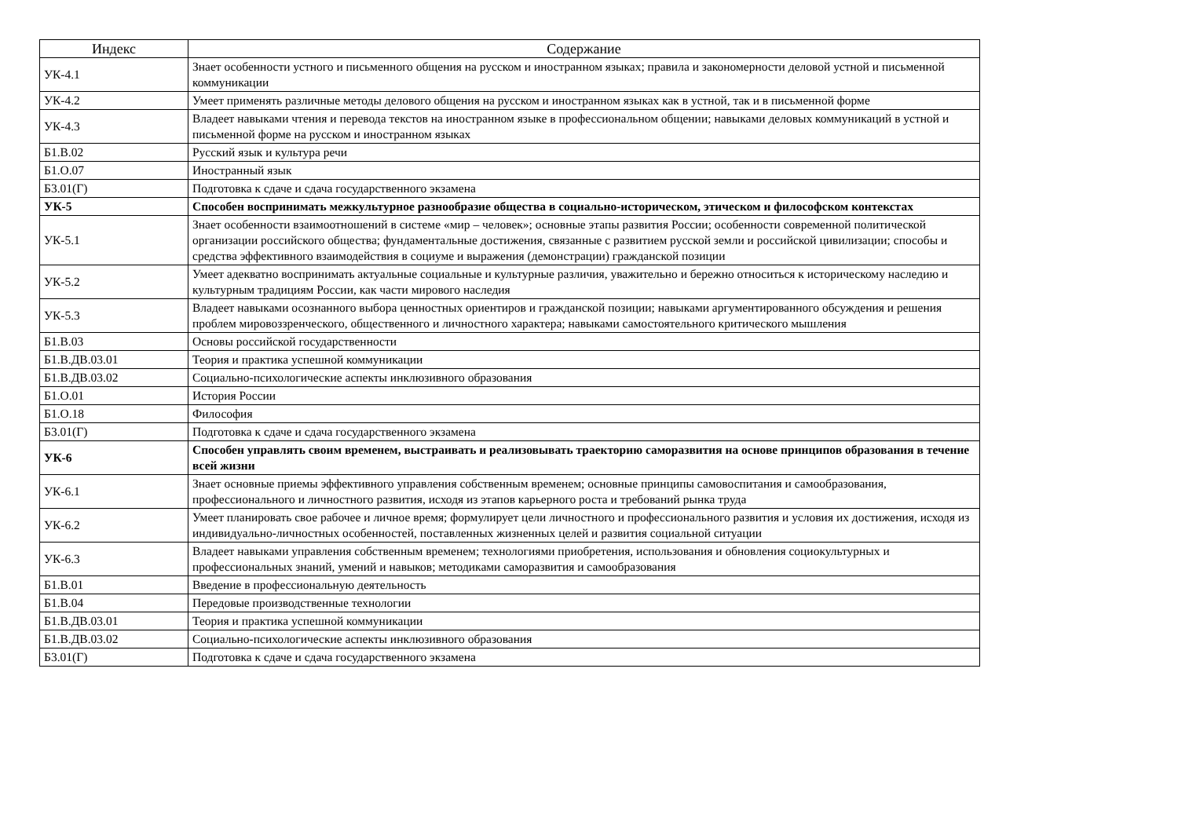| Индекс | Содержание |
| --- | --- |
| УК-4.1 | Знает особенности устного и письменного общения на русском и иностранном языках; правила и закономерности деловой устной и письменной коммуникации |
| УК-4.2 | Умеет применять различные методы делового общения на русском и иностранном языках как в устной, так и в письменной форме |
| УК-4.3 | Владеет навыками чтения и перевода текстов на иностранном языке в профессиональном общении; навыками деловых коммуникаций в устной и письменной форме на русском и иностранном языках |
| Б1.В.02 | Русский язык и культура речи |
| Б1.О.07 | Иностранный язык |
| Б3.01(Г) | Подготовка к сдаче и сдача государственного экзамена |
| УК-5 | Способен воспринимать межкультурное разнообразие общества в социально-историческом, этическом и философском контекстах |
| УК-5.1 | Знает особенности взаимоотношений в системе «мир – человек»; основные этапы развития России; особенности современной политической организации российского общества; фундаментальные достижения, связанные с развитием русской земли и российской цивилизации; способы и средства эффективного взаимодействия в социуме и выражения (демонстрации) гражданской позиции |
| УК-5.2 | Умеет адекватно воспринимать актуальные социальные и культурные различия, уважительно и бережно относиться к историческому наследию и культурным традициям России, как части мирового наследия |
| УК-5.3 | Владеет навыками осознанного выбора ценностных ориентиров и гражданской позиции; навыками аргументированного обсуждения и решения проблем мировоззренческого, общественного и личностного характера; навыками самостоятельного критического мышления |
| Б1.В.03 | Основы российской государственности |
| Б1.В.ДВ.03.01 | Теория и практика успешной коммуникации |
| Б1.В.ДВ.03.02 | Социально-психологические аспекты инклюзивного образования |
| Б1.О.01 | История России |
| Б1.О.18 | Философия |
| Б3.01(Г) | Подготовка к сдаче и сдача государственного экзамена |
| УК-6 | Способен управлять своим временем, выстраивать и реализовывать траекторию саморазвития на основе принципов образования в течение всей жизни |
| УК-6.1 | Знает основные приемы эффективного управления собственным временем; основные принципы самовоспитания и самообразования, профессионального и личностного развития, исходя из этапов карьерного роста и требований рынка труда |
| УК-6.2 | Умеет планировать свое рабочее и личное время; формулирует цели личностного и профессионального развития и условия их достижения, исходя из индивидуально-личностных особенностей, поставленных жизненных целей и развития социальной ситуации |
| УК-6.3 | Владеет навыками управления собственным временем; технологиями приобретения, использования и обновления социокультурных и профессиональных знаний, умений и навыков; методиками саморазвития и самообразования |
| Б1.В.01 | Введение в профессиональную деятельность |
| Б1.В.04 | Передовые производственные технологии |
| Б1.В.ДВ.03.01 | Теория и практика успешной коммуникации |
| Б1.В.ДВ.03.02 | Социально-психологические аспекты инклюзивного образования |
| Б3.01(Г) | Подготовка к сдаче и сдача государственного экзамена |